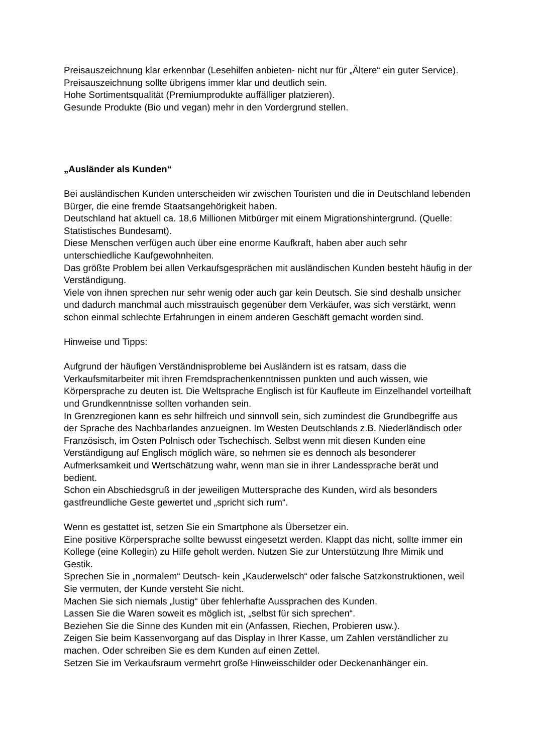Preisauszeichnung klar erkennbar (Lesehilfen anbieten- nicht nur für „Ältere“ ein guter Service). Preisauszeichnung sollte übrigens immer klar und deutlich sein.
Hohe Sortimentsqualität (Premiumprodukte auffälliger platzieren).
Gesunde Produkte (Bio und vegan) mehr in den Vordergrund stellen.
„Ausländer als Kunden“
Bei ausländischen Kunden unterscheiden wir zwischen Touristen und die in Deutschland lebenden Bürger, die eine fremde Staatsangehörigkeit haben.
Deutschland hat aktuell ca. 18,6 Millionen Mitbürger mit einem Migrationshintergrund. (Quelle: Statistisches Bundesamt).
Diese Menschen verfügen auch über eine enorme Kaufkraft, haben aber auch sehr unterschiedliche Kaufgewohnheiten.
Das größte Problem bei allen Verkaufsgesprächen mit ausländischen Kunden besteht häufig in der Verständigung.
Viele von ihnen sprechen nur sehr wenig oder auch gar kein Deutsch. Sie sind deshalb unsicher und dadurch manchmal auch misstrauisch gegenüber dem Verkäufer, was sich verstärkt, wenn schon einmal schlechte Erfahrungen in einem anderen Geschäft gemacht worden sind.
Hinweise und Tipps:
Aufgrund der häufigen Verständnisprobleme bei Ausländern ist es ratsam, dass die Verkaufsmitarbeiter mit ihren Fremdsprachenkenntnissen punkten und auch wissen, wie Körpersprache zu deuten ist. Die Weltsprache Englisch ist für Kaufleute im Einzelhandel vorteilhaft und Grundkenntnisse sollten vorhanden sein.
In Grenzregionen kann es sehr hilfreich und sinnvoll sein, sich zumindest die Grundbegriffe aus der Sprache des Nachbarlandes anzueignen. Im Westen Deutschlands z.B. Niederländisch oder Französisch, im Osten Polnisch oder Tschechisch. Selbst wenn mit diesen Kunden eine Verständigung auf Englisch möglich wäre, so nehmen sie es dennoch als besonderer Aufmerksamkeit und Wertschätzung wahr, wenn man sie in ihrer Landessprache berät und bedient.
Schon ein Abschiedsgruß in der jeweiligen Muttersprache des Kunden, wird als besonders gastfreundliche Geste gewertet und „spricht sich rum“.
Wenn es gestattet ist, setzen Sie ein Smartphone als Übersetzer ein.
Eine positive Körpersprache sollte bewusst eingesetzt werden. Klappt das nicht, sollte immer ein Kollege (eine Kollegin) zu Hilfe geholt werden. Nutzen Sie zur Unterstützung Ihre Mimik und Gestik.
Sprechen Sie in „normalem“ Deutsch- kein „Kauderwelsch“ oder falsche Satzkonstruktionen, weil Sie vermuten, der Kunde versteht Sie nicht.
Machen Sie sich niemals „lustig“ über fehlerhafte Aussprachen des Kunden.
Lassen Sie die Waren soweit es möglich ist, „selbst für sich sprechen“.
Beziehen Sie die Sinne des Kunden mit ein (Anfassen, Riechen, Probieren usw.).
Zeigen Sie beim Kassenvorgang auf das Display in Ihrer Kasse, um Zahlen verständlicher zu machen. Oder schreiben Sie es dem Kunden auf einen Zettel.
Setzen Sie im Verkaufsraum vermehrt große Hinweisschilder oder Deckenanhänger ein.